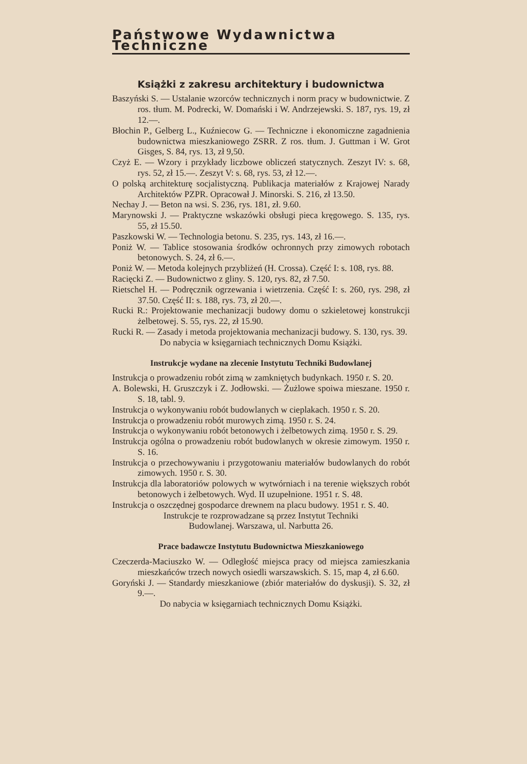Państwowe Wydawnictwa Techniczne
Książki z zakresu architektury i budownictwa
Baszyński S. — Ustalanie wzorców technicznych i norm pracy w budownictwie. Z ros. tłum. M. Podrecki, W. Domański i W. Andrzejewski. S. 187, rys. 19, zł 12.—.
Błochin P., Gelberg L., Kuźniecow G. — Techniczne i ekonomiczne zagadnienia budownictwa mieszkaniowego ZSRR. Z ros. tłum. J. Guttman i W. Grot Gisges, S. 84, rys. 13, zł 9,50.
Czyż E. — Wzory i przykłady liczbowe obliczeń statycznych. Zeszyt IV: s. 68, rys. 52, zł 15.—. Zeszyt V: s. 68, rys. 53, zł 12.—.
O polską architekturę socjalistyczną. Publikacja materiałów z Krajowej Narady Architektów PZPR. Opracował J. Minorski. S. 216, zł 13.50.
Nechay J. — Beton na wsi. S. 236, rys. 181, zł. 9.60.
Marynowski J. — Praktyczne wskazówki obsługi pieca kręgowego. S. 135, rys. 55, zł 15.50.
Paszkowski W. — Technologia betonu. S. 235, rys. 143, zł 16.—.
Poniż W. — Tablice stosowania środków ochronnych przy zimowych robotach betonowych. S. 24, zł 6.—.
Poniż W. — Metoda kolejnych przybliżeń (H. Crossa). Część I: s. 108, rys. 88.
Racięcki Z. — Budownictwo z gliny. S. 120, rys. 82, zł 7.50.
Rietschel H. — Podręcznik ogrzewania i wietrzenia. Część I: s. 260, rys. 298, zł 37.50. Część II: s. 188, rys. 73, zł 20.—.
Rucki R.: Projektowanie mechanizacji budowy domu o szkieletowej konstrukcji żelbetowej. S. 55, rys. 22, zł 15.90.
Rucki R. — Zasady i metoda projektowania mechanizacji budowy. S. 130, rys. 39.
Do nabycia w księgarniach technicznych Domu Książki.
Instrukcje wydane na zlecenie Instytutu Techniki Budowlanej
Instrukcja o prowadzeniu robót zimą w zamkniętych budynkach. 1950 r. S. 20.
A. Bolewski, H. Gruszczyk i Z. Jodłowski. — Żużlowe spoiwa mieszane. 1950 r. S. 18, tabl. 9.
Instrukcja o wykonywaniu robót budowlanych w cieplakach. 1950 r. S. 20.
Instrukcja o prowadzeniu robót murowych zimą. 1950 r. S. 24.
Instrukcja o wykonywaniu robót betonowych i żelbetowych zimą. 1950 r. S. 29.
Instrukcja ogólna o prowadzeniu robót budowlanych w okresie zimowym. 1950 r. S. 16.
Instrukcja o przechowywaniu i przygotowaniu materiałów budowlanych do robót zimowych. 1950 r. S. 30.
Instrukcja dla laboratoriów polowych w wytwórniach i na terenie większych robót betonowych i żelbetowych. Wyd. II uzupełnione. 1951 r. S. 48.
Instrukcja o oszczędnej gospodarce drewnem na placu budowy. 1951 r. S. 40.
Instrukcje te rozprowadzane są przez Instytut Techniki
Budowlanej. Warszawa, ul. Narbutta 26.
Prace badawcze Instytutu Budownictwa Mieszkaniowego
Czeczerda-Maciuszko W. — Odległość miejsca pracy od miejsca zamieszkania mieszkańców trzech nowych osiedli warszawskich. S. 15, map 4, zł 6.60.
Goryński J. — Standardy mieszkaniowe (zbiór materiałów do dyskusji). S. 32, zł 9.—.
Do nabycia w księgarniach technicznych Domu Książki.